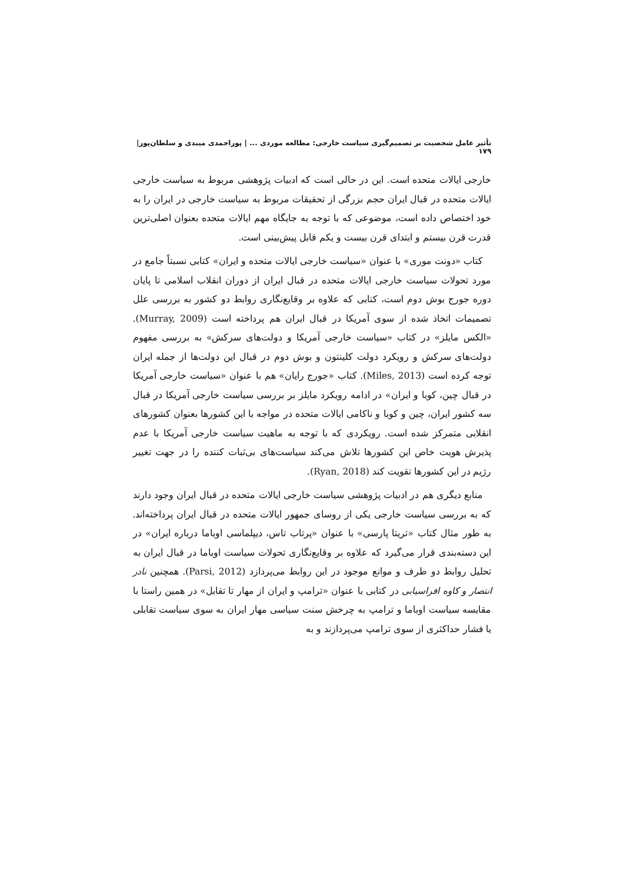تأثیر عامل شخصیت بر تصمیم‌گیری سیاست خارجی: مطالعه موردی ... | پوراحمدی میبدی و سلطان‌پور| ۱۷۹
خارجی ایالات متحده است. این در حالی است که ادبیات پژوهشی مربوط به سیاست خارجی ایالات متحده در قبال ایران حجم بزرگی از تحقیقات مربوط به سیاست خارجی در ایران را به خود اختصاص داده است، موضوعی که با توجه به جایگاه مهم ایالات متحده بعنوان اصلی‌ترین قدرت قرن بیستم و ابتدای قرن بیست و یکم قابل پیش‌بینی است.
کتاب «دونت موری» با عنوان «سیاست خارجی ایالات متحده و ایران» کتابی نسبتاً جامع در مورد تحولات سیاست خارجی ایالات متحده در قبال ایران از دوران انقلاب اسلامی تا پایان دوره جورج بوش دوم است، کتابی که علاوه بر وقایع‌نگاری روابط دو کشور به بررسی علل تصمیمات اتخاذ شده از سوی آمریکا در قبال ایران هم پرداخته است (Murray, 2009). «الکس مایلز» در کتاب «سیاست خارجی آمریکا و دولت‌های سرکش» به بررسی مفهوم دولت‌های سرکش و رویکرد دولت کلینتون و بوش دوم در قبال این دولت‌ها از جمله ایران توجه کرده است (Miles, 2013). کتاب «جورج رایان» هم با عنوان «سیاست خارجی آمریکا در قبال چین، کوبا و ایران» در ادامه رویکرد مایلز بر بررسی سیاست خارجی آمریکا در قبال سه کشور ایران، چین و کوبا و ناکامی ایالات متحده در مواجه با این کشورها بعنوان کشورهای انقلابی متمرکز شده است. رویکردی که با توجه به ماهیت سیاست خارجی آمریکا با عدم پذیرش هویت خاص این کشورها تلاش می‌کند سیاست‌های بی‌ثبات کننده را در جهت تغییر رژیم در این کشورها تقویت کند (Ryan, 2018).
منابع دیگری هم در ادبیات پژوهشی سیاست خارجی ایالات متحده در قبال ایران وجود دارند که به بررسی سیاست خارجی یکی از روسای جمهور ایالات متحده در قبال ایران پرداخته‌اند. به طور مثال کتاب «تریتا پارسی» با عنوان «پرتاب تاس، دیپلماسی اوباما درباره ایران» در این دسته‌بندی قرار می‌گیرد که علاوه بر وقایع‌نگاری تحولات سیاست اوباما در قبال ایران به تحلیل روابط دو طرف و موانع موجود در این روابط می‌پردازد (Parsi, 2012). همچنین نادر انتصار و کاوه افراسیابی در کتابی با عنوان «ترامپ و ایران از مهار تا تقابل» در همین راستا با مقایسه سیاست اوباما و ترامپ به چرخش سنت سیاسی مهار ایران به سوی سیاست تقابلی یا فشار حداکثری از سوی ترامپ می‌پردازند و به